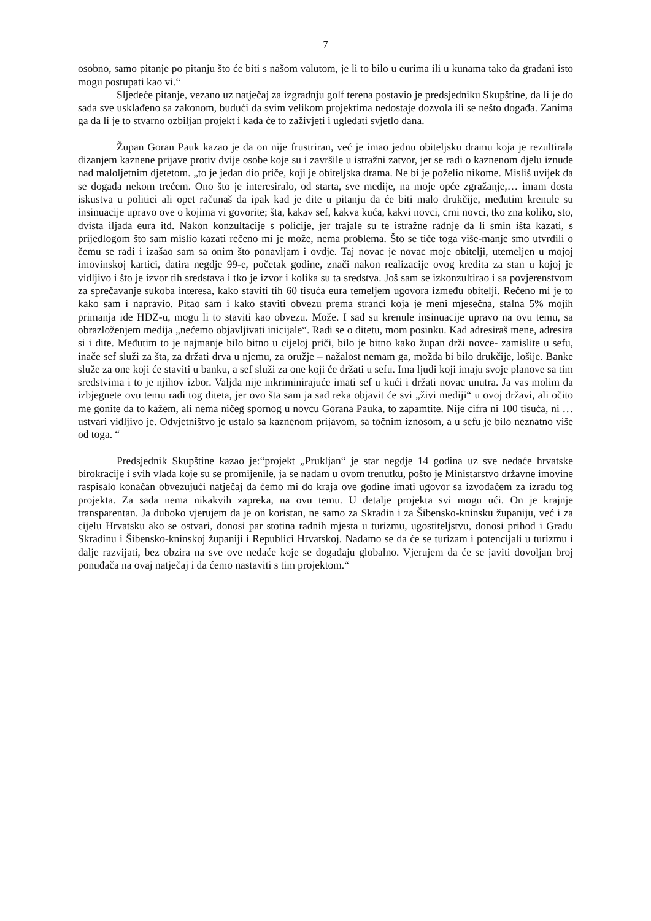7
osobno, samo pitanje po pitanju što će biti s našom valutom, je li to bilo u eurima ili u kunama tako da građani isto mogu postupati kao vi.“
Sljedeće pitanje, vezano uz natječaj za izgradnju golf terena postavio je predsjedniku Skupštine, da li je do sada sve usklađeno sa zakonom, budući da svim velikom projektima nedostaje dozvola ili se nešto događa. Zanima ga da li je to stvarno ozbiljan projekt i kada će to zaživjeti i ugledati svjetlo dana.
Župan Goran Pauk kazao je da on nije frustriran, već je imao jednu obiteljsku dramu koja je rezultirala dizanjem kaznene prijave protiv dvije osobe koje su i završile u istražni zatvor, jer se radi o kaznenom djelu iznude nad maloljetnim djetetom. „to je jedan dio priče, koji je obiteljska drama. Ne bi je poželio nikome. Misliš uvijek da se događa nekom trećem. Ono što je interesiralo, od starta, sve medije, na moje opće zgražanje,… imam dosta iskustva u politici ali opet računaš da ipak kad je dite u pitanju da će biti malo drukčije, međutim krenule su insinuacije upravo ove o kojima vi govorite; šta, kakav sef, kakva kuća, kakvi novci, crni novci, tko zna koliko, sto, dvista iljada eura itd. Nakon konzultacije s policije, jer trajale su te istražne radnje da li smin išta kazati, s prijedlogom što sam mislio kazati rečeno mi je može, nema problema. Što se tiče toga više-manje smo utvrdili o čemu se radi i izašao sam sa onim što ponavljam i ovdje. Taj novac je novac moje obitelji, utemeljen u mojoj imovinskoj kartici, datira negdje 99-e, početak godine, znači nakon realizacije ovog kredita za stan u kojoj je vidljivo i što je izvor tih sredstava i tko je izvor i kolika su ta sredstva. Još sam se izkonzultirao i sa povjerenstvom za sprečavanje sukoba interesa, kako staviti tih 60 tisuća eura temeljem ugovora između obitelji. Rečeno mi je to kako sam i napravio. Pitao sam i kako staviti obvezu prema stranci koja je meni mjesečna, stalna 5% mojih primanja ide HDZ-u, mogu li to staviti kao obvezu. Može. I sad su krenule insinuacije upravo na ovu temu, sa obrazloženjem medija „nećemo objavljivati inicijale“. Radi se o ditetu, mom posinku. Kad adresiraš mene, adresira si i dite. Međutim to je najmanje bilo bitno u cijeloj priči, bilo je bitno kako župan drži novce- zamislite u sefu, inače sef služi za šta, za držati drva u njemu, za oružje – nažalost nemam ga, možda bi bilo drukčije, lošije. Banke služe za one koji će staviti u banku, a sef služi za one koji će držati u sefu. Ima ljudi koji imaju svoje planove sa tim sredstvima i to je njihov izbor. Valjda nije inkriminirajuće imati sef u kući i držati novac unutra. Ja vas molim da izbjegnete ovu temu radi tog diteta, jer ovo šta sam ja sad reka objavit će svi „živi mediji“ u ovoj državi, ali očito me gonite da to kažem, ali nema ničeg spornog u novcu Gorana Pauka, to zapamtite. Nije cifra ni 100 tisuća, ni … ustvari vidljivo je. Odvjetništvo je ustalo sa kaznenom prijavom, sa točnim iznosom, a u sefu je bilo neznatno više od toga. “
Predsjednik Skupštine kazao je:“projekt „Prukljan“ je star negdje 14 godina uz sve nedaće hrvatske birokracije i svih vlada koje su se promijenile, ja se nadam u ovom trenutku, pošto je Ministarstvo državne imovine raspisalo konačan obvezujući natječaj da ćemo mi do kraja ove godine imati ugovor sa izvođačem za izradu tog projekta. Za sada nema nikakvih zapreka, na ovu temu. U detalje projekta svi mogu ući. On je krajnje transparentan. Ja duboko vjerujem da je on koristan, ne samo za Skradin i za Šibensko-kninsku županiju, već i za cijelu Hrvatsku ako se ostvari, donosi par stotina radnih mjesta u turizmu, ugostiteljstvu, donosi prihod i Gradu Skradinu i Šibensko-kninskoj županiji i Republici Hrvatskoj. Nadamo se da će se turizam i potencijali u turizmu i dalje razvijati, bez obzira na sve ove nedaće koje se događaju globalno. Vjerujem da će se javiti dovoljan broj ponuđača na ovaj natječaj i da ćemo nastaviti s tim projektom.“